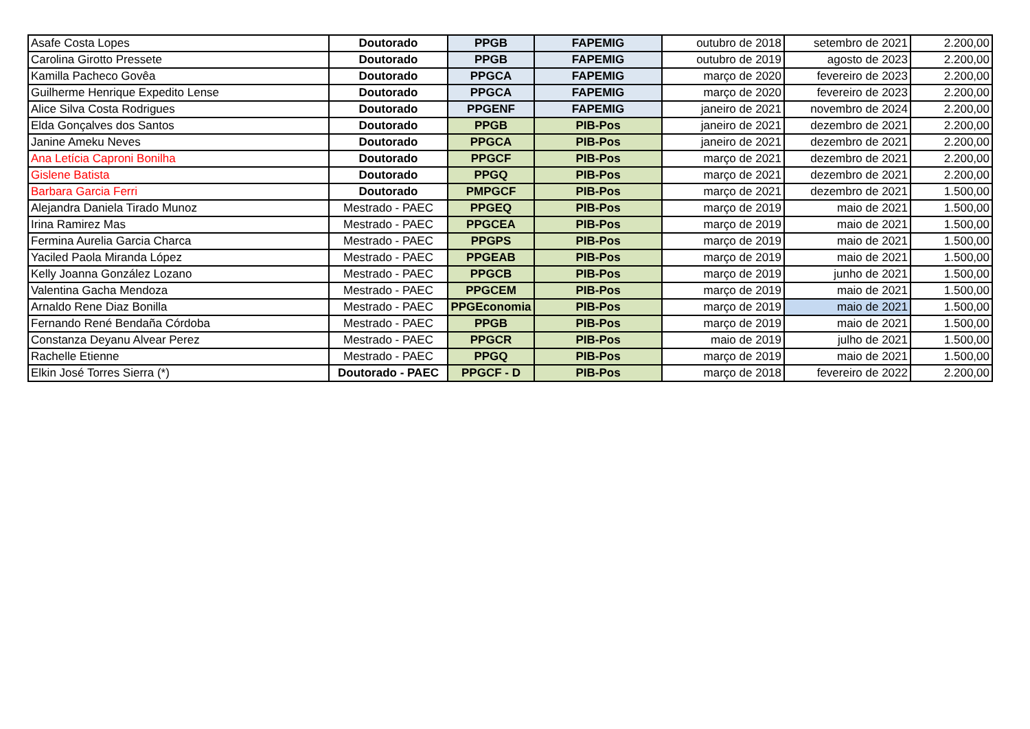| Asafe Costa Lopes | Doutorado | PPGB | FAPEMIG | outubro de 2018 | setembro de 2021 | 2.200,00 |
| Carolina Girotto Pressete | Doutorado | PPGB | FAPEMIG | outubro de 2019 | agosto de 2023 | 2.200,00 |
| Kamilla Pacheco Govêa | Doutorado | PPGCA | FAPEMIG | março de 2020 | fevereiro de 2023 | 2.200,00 |
| Guilherme Henrique Expedito Lense | Doutorado | PPGCA | FAPEMIG | março de 2020 | fevereiro de 2023 | 2.200,00 |
| Alice Silva Costa Rodrigues | Doutorado | PPGENF | FAPEMIG | janeiro de 2021 | novembro de 2024 | 2.200,00 |
| Elda Gonçalves dos Santos | Doutorado | PPGB | PIB-Pos | janeiro de 2021 | dezembro de 2021 | 2.200,00 |
| Janine Ameku Neves | Doutorado | PPGCA | PIB-Pos | janeiro de 2021 | dezembro de 2021 | 2.200,00 |
| Ana Letícia Caproni Bonilha | Doutorado | PPGCF | PIB-Pos | março de 2021 | dezembro de 2021 | 2.200,00 |
| Gislene Batista | Doutorado | PPGQ | PIB-Pos | março de 2021 | dezembro de 2021 | 2.200,00 |
| Barbara Garcia Ferri | Doutorado | PMPGCF | PIB-Pos | março de 2021 | dezembro de 2021 | 1.500,00 |
| Alejandra Daniela Tirado Munoz | Mestrado - PAEC | PPGEQ | PIB-Pos | março de 2019 | maio de 2021 | 1.500,00 |
| Irina Ramirez Mas | Mestrado - PAEC | PPGCEA | PIB-Pos | março de 2019 | maio de 2021 | 1.500,00 |
| Fermina Aurelia Garcia Charca | Mestrado - PAEC | PPGPS | PIB-Pos | março de 2019 | maio de 2021 | 1.500,00 |
| Yaciled Paola Miranda López | Mestrado - PAEC | PPGEAB | PIB-Pos | março de 2019 | maio de 2021 | 1.500,00 |
| Kelly Joanna González Lozano | Mestrado - PAEC | PPGCB | PIB-Pos | março de 2019 | junho de 2021 | 1.500,00 |
| Valentina Gacha Mendoza | Mestrado - PAEC | PPGCEM | PIB-Pos | março de 2019 | maio de 2021 | 1.500,00 |
| Arnaldo Rene Diaz Bonilla | Mestrado - PAEC | PPGEconomia | PIB-Pos | março de 2019 | maio de 2021 | 1.500,00 |
| Fernando René Bendaña Córdoba | Mestrado - PAEC | PPGB | PIB-Pos | março de 2019 | maio de 2021 | 1.500,00 |
| Constanza Deyanu Alvear Perez | Mestrado - PAEC | PPGCR | PIB-Pos | maio de 2019 | julho de 2021 | 1.500,00 |
| Rachelle Etienne | Mestrado - PAEC | PPGQ | PIB-Pos | março de 2019 | maio de 2021 | 1.500,00 |
| Elkin José Torres Sierra (*) | Doutorado - PAEC | PPGCF - D | PIB-Pos | março de 2018 | fevereiro de 2022 | 2.200,00 |